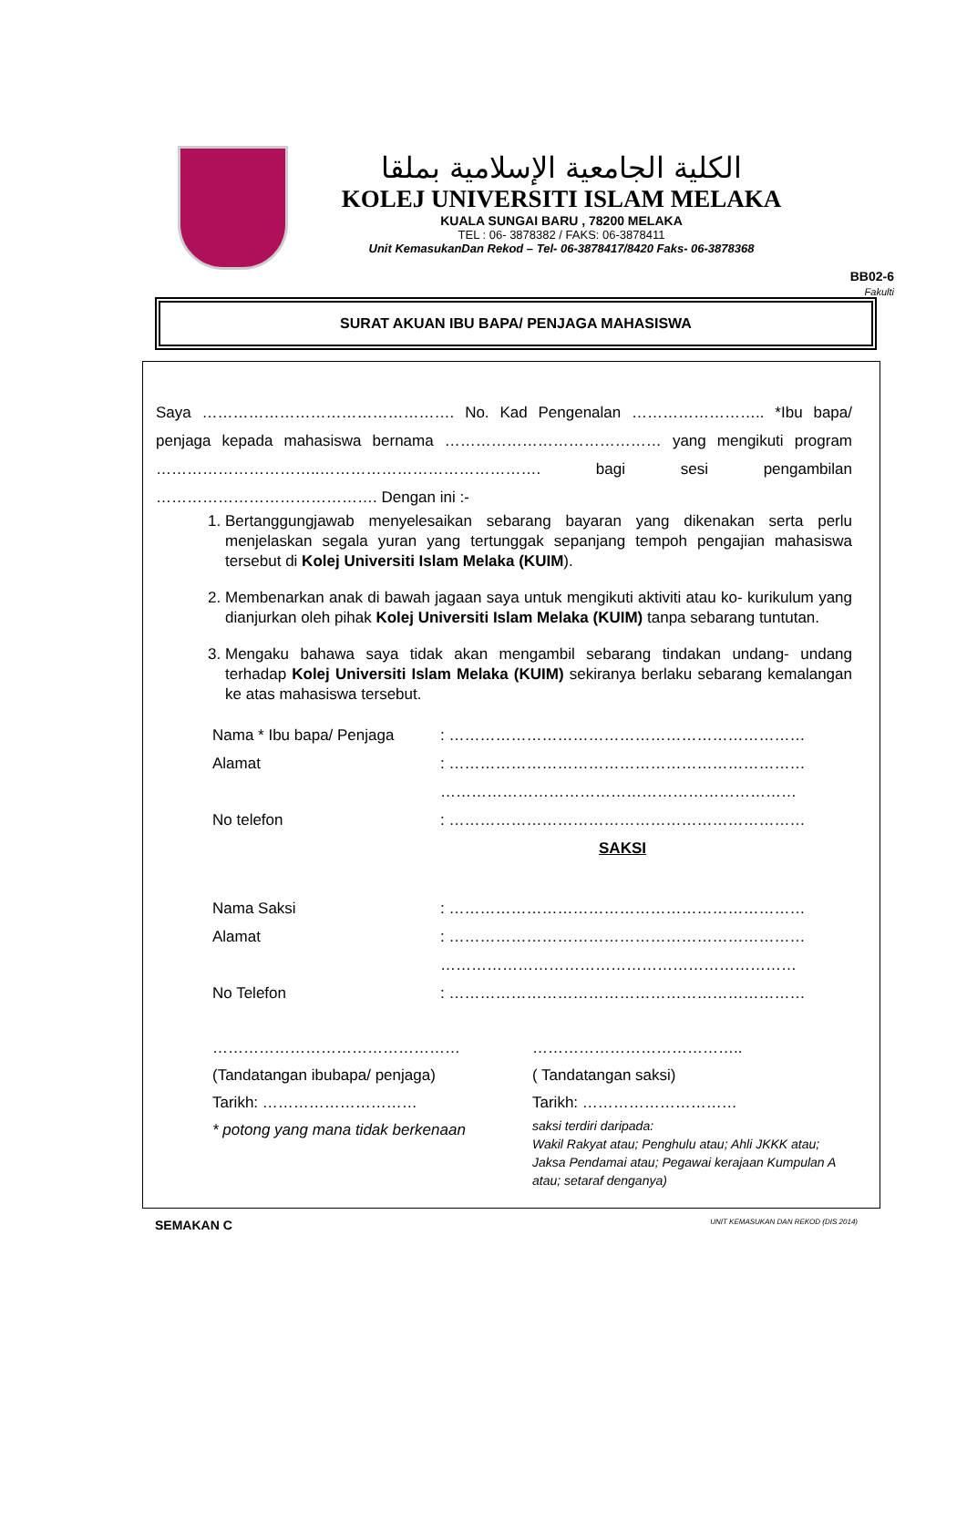BB02-6
Fakulti
الكلية الجامعية الإسلامية بملقا
KOLEJ UNIVERSITI ISLAM MELAKA
KUALA SUNGAI BARU , 78200 MELAKA
TEL : 06- 3878382 / FAKS: 06-3878411
Unit KemasukanDan Rekod – Tel- 06-3878417/8420 Faks- 06-3878368
SURAT AKUAN IBU BAPA/ PENJAGA MAHASISWA
Saya …………………………………………. No. Kad Pengenalan …………………….. *Ibu bapa/ penjaga kepada mahasiswa bernama …………………………………… yang mengikuti program …………………………..……………………………………. bagi sesi pengambilan ……………………………………. Dengan ini :-
1. Bertanggungjawab menyelesaikan sebarang bayaran yang dikenakan serta perlu menjelaskan segala yuran yang tertunggak sepanjang tempoh pengajian mahasiswa tersebut di Kolej Universiti Islam Melaka (KUIM).
2. Membenarkan anak di bawah jagaan saya untuk mengikuti aktiviti atau ko- kurikulum yang dianjurkan oleh pihak Kolej Universiti Islam Melaka (KUIM) tanpa sebarang tuntutan.
3. Mengaku bahawa saya tidak akan mengambil sebarang tindakan undang- undang terhadap Kolej Universiti Islam Melaka (KUIM) sekiranya berlaku sebarang kemalangan ke atas mahasiswa tersebut.
Nama * Ibu bapa/ Penjaga: ……………………………………………………………
Alamat: ……………………………………………………………
……………………………………………………………
No telefon: ……………………………………………………………
SAKSI
Nama Saksi: ……………………………………………………………
Alamat: ……………………………………………………………
……………………………………………………………
No Telefon: ……………………………………………………………
…………………………………………
(Tandatangan ibubapa/ penjaga)
Tarikh: …………………………
* potong yang mana tidak berkenaan
…………………………………..
( Tandatangan saksi)
Tarikh: …………………………
saksi terdiri daripada:
Wakil Rakyat atau; Penghulu atau; Ahli JKKK atau; Jaksa Pendamai atau; Pegawai kerajaan Kumpulan A atau; setaraf denganya)
SEMAKAN C UNIT KEMASUKAN DAN REKOD (DIS 2014)